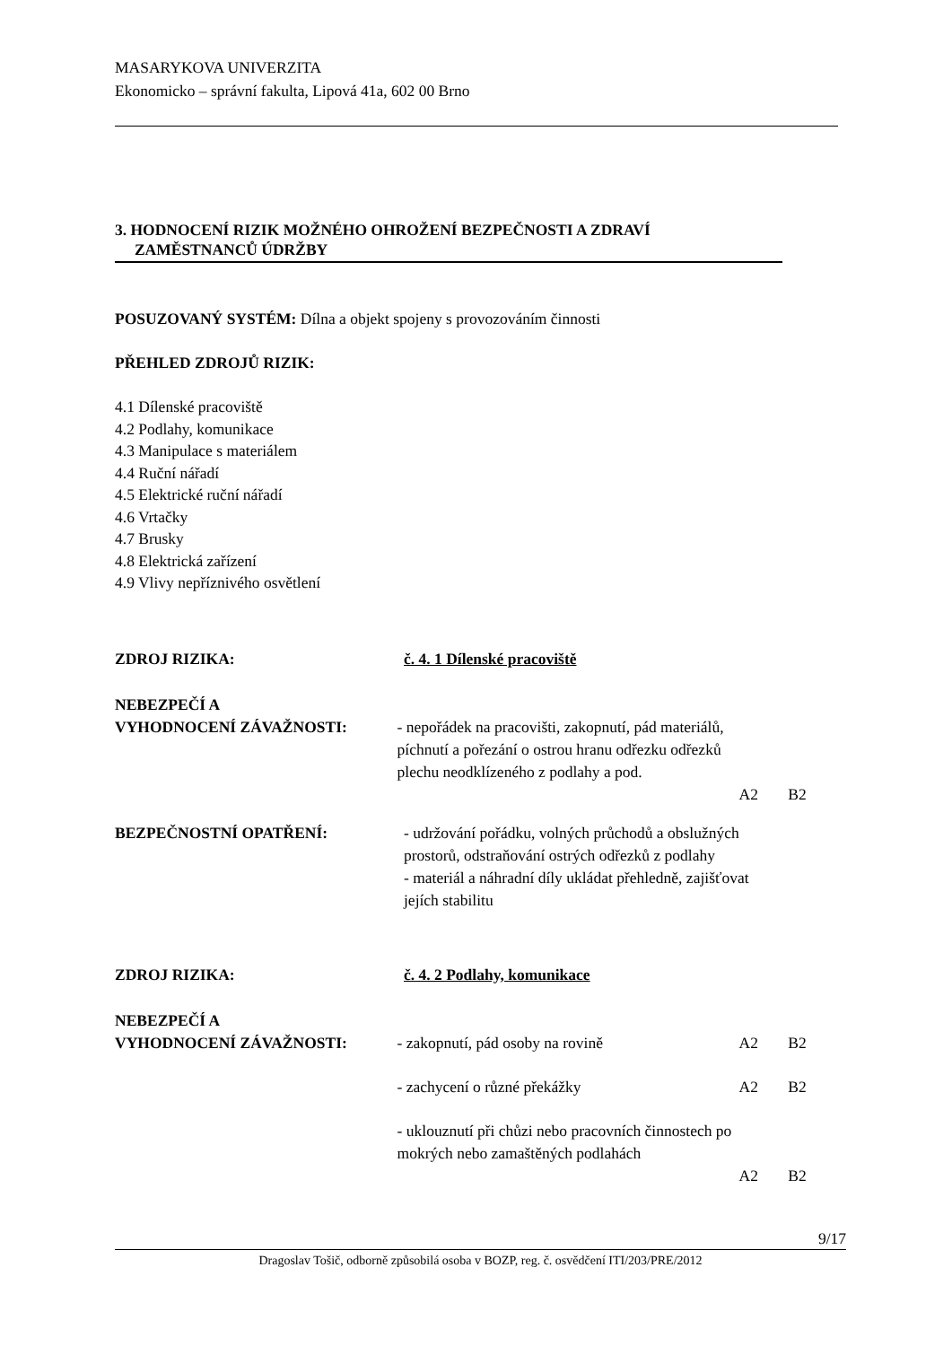MASARYKOVA UNIVERZITA
Ekonomicko – správní fakulta, Lipová 41a, 602 00 Brno
3. HODNOCENÍ RIZIK MOŽNÉHO OHROŽENÍ BEZPEČNOSTI A ZDRAVÍ
ZAMĚSTNANCŮ ÚDRŽBY
POSUZOVANÝ SYSTÉM: Dílna a objekt spojeny s provozováním činnosti
PŘEHLED ZDROJŮ RIZIK:
4.1 Dílenské pracoviště
4.2 Podlahy, komunikace
4.3 Manipulace s materiálem
4.4 Ruční nářadí
4.5 Elektrické ruční nářadí
4.6 Vrtačky
4.7 Brusky
4.8 Elektrická zařízení
4.9 Vlivy nepříznivého osvětlení
ZDROJ RIZIKA: č. 4. 1 Dílenské pracoviště
NEBEZPEČÍ A
VYHODNOCENÍ ZÁVAŽNOSTI:
- nepořádek na pracovišti, zakopnutí, pád materiálů, píchnutí a pořezání o ostrou hranu odřezku odřezků plechu neodklízeného z podlahy a pod.
A2
B2
BEZPEČNOSTNÍ OPATŘENÍ: - udržování pořádku, volných průchodů a obslužných prostorů, odstraňování ostrých odřezků z podlahy
- materiál a náhradní díly ukládat přehledně, zajišťovat jejích stabilitu
ZDROJ RIZIKA: č. 4. 2 Podlahy, komunikace
NEBEZPEČÍ A
VYHODNOCENÍ ZÁVAŽNOSTI:
- zakopnutí, pád osoby na rovině
A2
B2
- zachycení o různé překážky A2 B2
- uklouznutí při chůzi nebo pracovních činnostech po mokrých nebo zamaštěných podlahách
A2
B2
9/17
Dragoslav Tošič, odborně způsobilá osoba v BOZP, reg. č. osvědčení ITI/203/PRE/2012